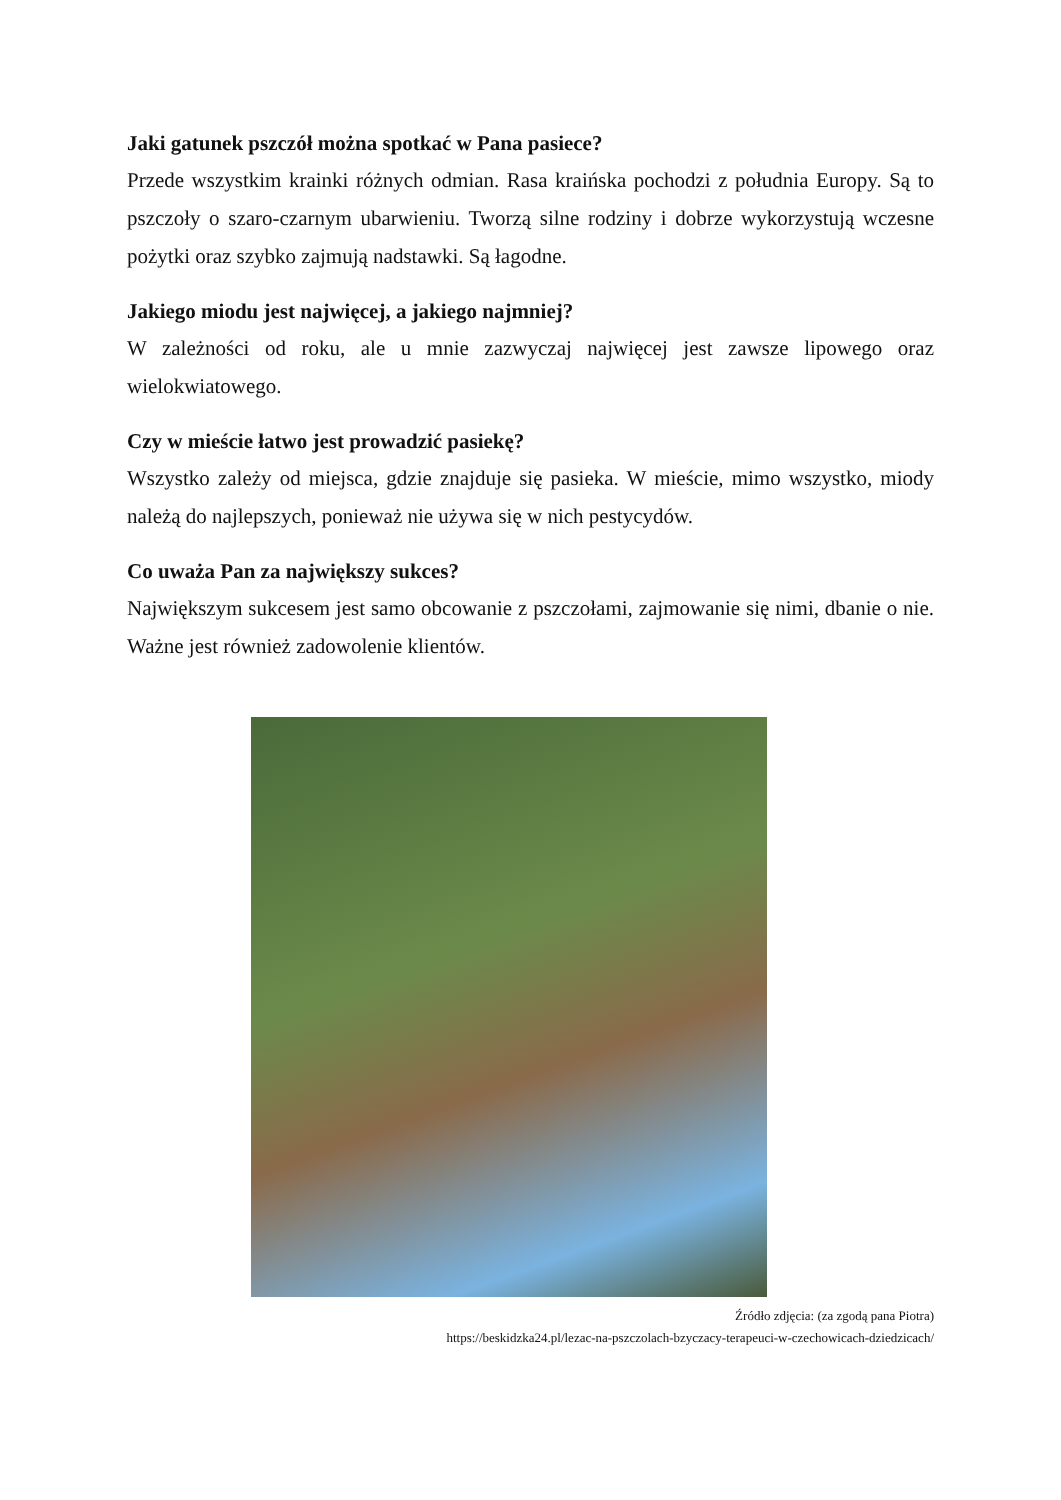Jaki gatunek pszczół można spotkać w Pana pasiece?
Przede wszystkim krainki różnych odmian. Rasa kraińska pochodzi z południa Europy. Są to pszczoły o szaro-czarnym ubarwieniu. Tworzą silne rodziny i dobrze wykorzystują wczesne pożytki oraz szybko zajmują nadstawki. Są łagodne.
Jakiego miodu jest najwięcej, a jakiego najmniej?
W zależności od roku, ale u mnie zazwyczaj najwięcej jest zawsze lipowego oraz wielokwiatowego.
Czy w mieście łatwo jest prowadzić pasiekę?
Wszystko zależy od miejsca, gdzie znajduje się pasieka. W mieście, mimo wszystko, miody należą do najlepszych, ponieważ nie używa się w nich pestycydów.
Co uważa Pan za największy sukces?
Największym sukcesem jest samo obcowanie z pszczołami, zajmowanie się nimi, dbanie o nie. Ważne jest również zadowolenie klientów.
Źródło zdjęcia: (za zgodą pana Piotra)
https://beskidzka24.pl/lezac-na-pszczolach-bzyczacy-terapeuci-w-czechowicach-dziedzicach/